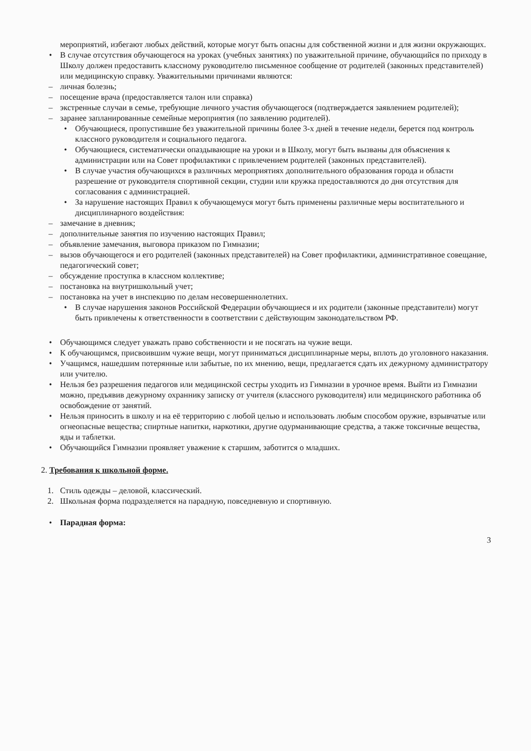мероприятий, избегают любых действий, которые могут быть опасны для собственной жизни и для жизни окружающих.
• В случае отсутствия обучающегося на уроках (учебных занятиях) по уважительной причине, обучающийся по приходу в Школу должен предоставить классному руководителю письменное сообщение от родителей (законных представителей) или медицинскую справку. Уважительными причинами являются:
– личная болезнь;
– посещение врача (предоставляется талон или справка)
– экстренные случаи в семье, требующие личного участия обучающегося (подтверждается заявлением родителей);
– заранее запланированные семейные мероприятия (по заявлению родителей).
• Обучающиеся, пропустившие без уважительной причины более 3-х дней в течение недели, берется под контроль классного руководителя и социального педагога.
• Обучающиеся, систематически опаздывающие на уроки и в Школу, могут быть вызваны для объяснения к администрации или на Совет профилактики с привлечением родителей (законных представителей).
• В случае участия обучающихся в различных мероприятиях дополнительного образования города и области разрешение от руководителя спортивной секции, студии или кружка предоставляются до дня отсутствия для согласования с администрацией.
• За нарушение настоящих Правил к обучающемуся могут быть применены различные меры воспитательного и дисциплинарного воздействия:
– замечание в дневник;
– дополнительные занятия по изучению настоящих Правил;
– объявление замечания, выговора приказом по Гимназии;
– вызов обучающегося и его родителей (законных представителей) на Совет профилактики, административное совещание, педагогический совет;
– обсуждение проступка в классном коллективе;
– постановка на внутришкольный учет;
– постановка на учет в инспекцию по делам несовершеннолетних.
• В случае нарушения законов Российской Федерации обучающиеся и их родители (законные представители) могут быть привлечены к ответственности в соответствии с действующим законодательством РФ.
• Обучающимся следует уважать право собственности и не посягать на чужие вещи.
• К обучающимся, присвоившим чужие вещи, могут приниматься дисциплинарные меры, вплоть до уголовного наказания.
• Учащимся, нашедшим потерянные или забытые, по их мнению, вещи, предлагается сдать их дежурному администратору или учителю.
• Нельзя без разрешения педагогов или медицинской сестры уходить из Гимназии в урочное время. Выйти из Гимназии можно, предъявив дежурному охраннику записку от учителя (классного руководителя) или медицинского работника об освобождение от занятий.
• Нельзя приносить в школу и на её территорию с любой целью и использовать любым способом оружие, взрывчатые или огнеопасные вещества; спиртные напитки, наркотики, другие одурманивающие средства, а также токсичные вещества, яды и таблетки.
• Обучающийся Гимназии проявляет уважение к старшим, заботится о младших.
2. Требования к школьной форме.
1. Стиль одежды – деловой, классический.
2. Школьная форма подразделяется на парадную, повседневную и спортивную.
• Парадная форма:
3